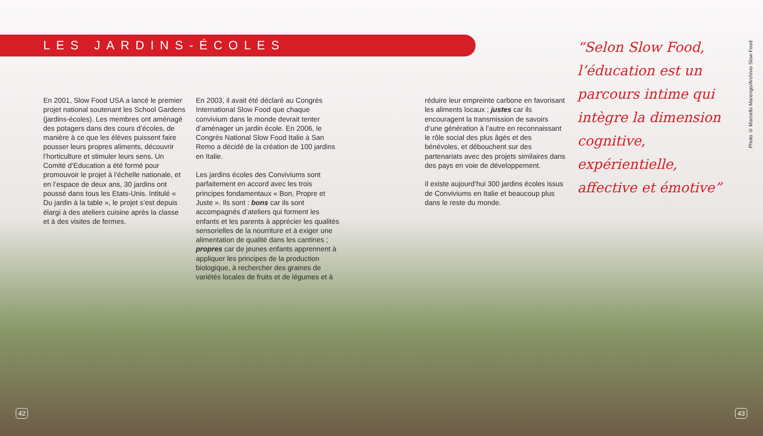LES JARDINS-ÉCOLES
En 2001, Slow Food USA a lancé le premier projet national soutenant les School Gardens (jardins-écoles). Les membres ont aménagé des potagers dans des cours d’écoles, de manière à ce que les élèves puissent faire pousser leurs propres aliments, découvrir l’horticulture et stimuler leurs sens. Un Comité d’Education a été formé pour promouvoir le projet à l’échelle nationale, et en l’espace de deux ans, 30 jardins ont poussé dans tous les Etats-Unis. Intitulé « Du jardin à la table », le projet s’est depuis élargi à des ateliers cuisine après la classe et à des visites de fermes.
En 2003, il avait été déclaré au Congrès International Slow Food que chaque convivium dans le monde devrait tenter d’aménager un jardin école. En 2006, le Congrès National Slow Food Italie à San Remo a décidé de la création de 100 jardins en Italie.
Les jardins écoles des Conviviums sont parfaitement en accord avec les trois principes fondamentaux « Bon, Propre et Juste ». Ils sont : bons car ils sont accompagnés d’ateliers qui forment les enfants et les parents à apprécier les qualités sensorielles de la nourriture et à exiger une alimentation de qualité dans les cantines ; propres car de jeunes enfants apprennent à appliquer les principes de la production biologique, à rechercher des graines de variétés locales de fruits et de légumes et à
réduire leur empreinte carbone en favorisant les aliments locaux ; justes car ils encouragent la transmission de savoirs d’une génération à l’autre en reconnaissant le rôle social des plus âgés et des bénévoles, et débouchent sur des partenariats avec des projets similaires dans des pays en voie de développement.
Il existe aujourd’hui 300 jardins écoles issus de Conviviums en Italie et beaucoup plus dans le reste du monde.
“Selon Slow Food, l’éducation est un parcours intime qui intègre la dimension cognitive, expérientielle, affective et émotive”
Photo © Marcello Marengo/Archivio Slow Food
42 43